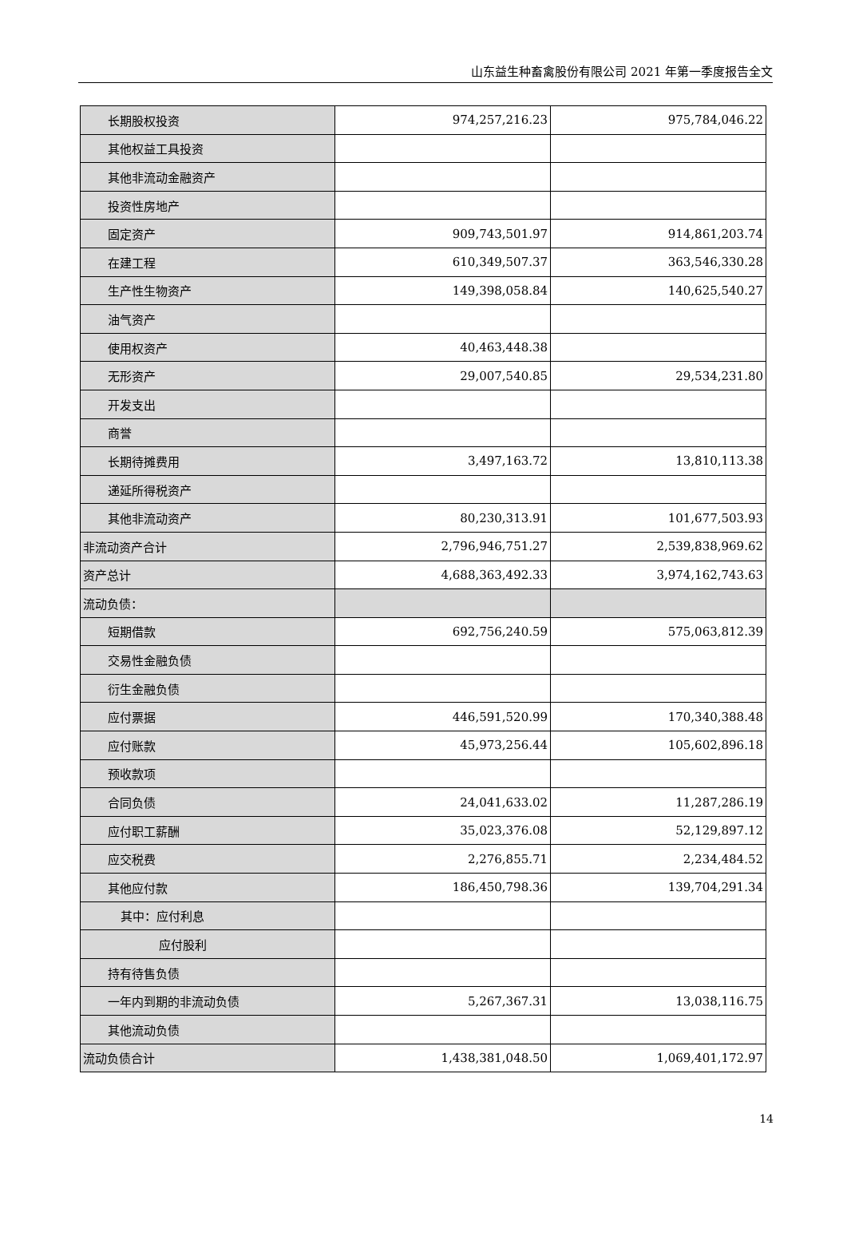山东益生种畜禽股份有限公司 2021 年第一季度报告全文
| 长期股权投资 | 974,257,216.23 | 975,784,046.22 |
| 其他权益工具投资 | | |
| 其他非流动金融资产 | | |
| 投资性房地产 | | |
| 固定资产 | 909,743,501.97 | 914,861,203.74 |
| 在建工程 | 610,349,507.37 | 363,546,330.28 |
| 生产性生物资产 | 149,398,058.84 | 140,625,540.27 |
| 油气资产 | | |
| 使用权资产 | 40,463,448.38 | |
| 无形资产 | 29,007,540.85 | 29,534,231.80 |
| 开发支出 | | |
| 商誉 | | |
| 长期待摊费用 | 3,497,163.72 | 13,810,113.38 |
| 递延所得税资产 | | |
| 其他非流动资产 | 80,230,313.91 | 101,677,503.93 |
| 非流动资产合计 | 2,796,946,751.27 | 2,539,838,969.62 |
| 资产总计 | 4,688,363,492.33 | 3,974,162,743.63 |
| 流动负债： | | |
| 短期借款 | 692,756,240.59 | 575,063,812.39 |
| 交易性金融负债 | | |
| 衍生金融负债 | | |
| 应付票据 | 446,591,520.99 | 170,340,388.48 |
| 应付账款 | 45,973,256.44 | 105,602,896.18 |
| 预收款项 | | |
| 合同负债 | 24,041,633.02 | 11,287,286.19 |
| 应付职工薪酬 | 35,023,376.08 | 52,129,897.12 |
| 应交税费 | 2,276,855.71 | 2,234,484.52 |
| 其他应付款 | 186,450,798.36 | 139,704,291.34 |
| 其中：应付利息 | | |
| 应付股利 | | |
| 持有待售负债 | | |
| 一年内到期的非流动负债 | 5,267,367.31 | 13,038,116.75 |
| 其他流动负债 | | |
| 流动负债合计 | 1,438,381,048.50 | 1,069,401,172.97 |
14